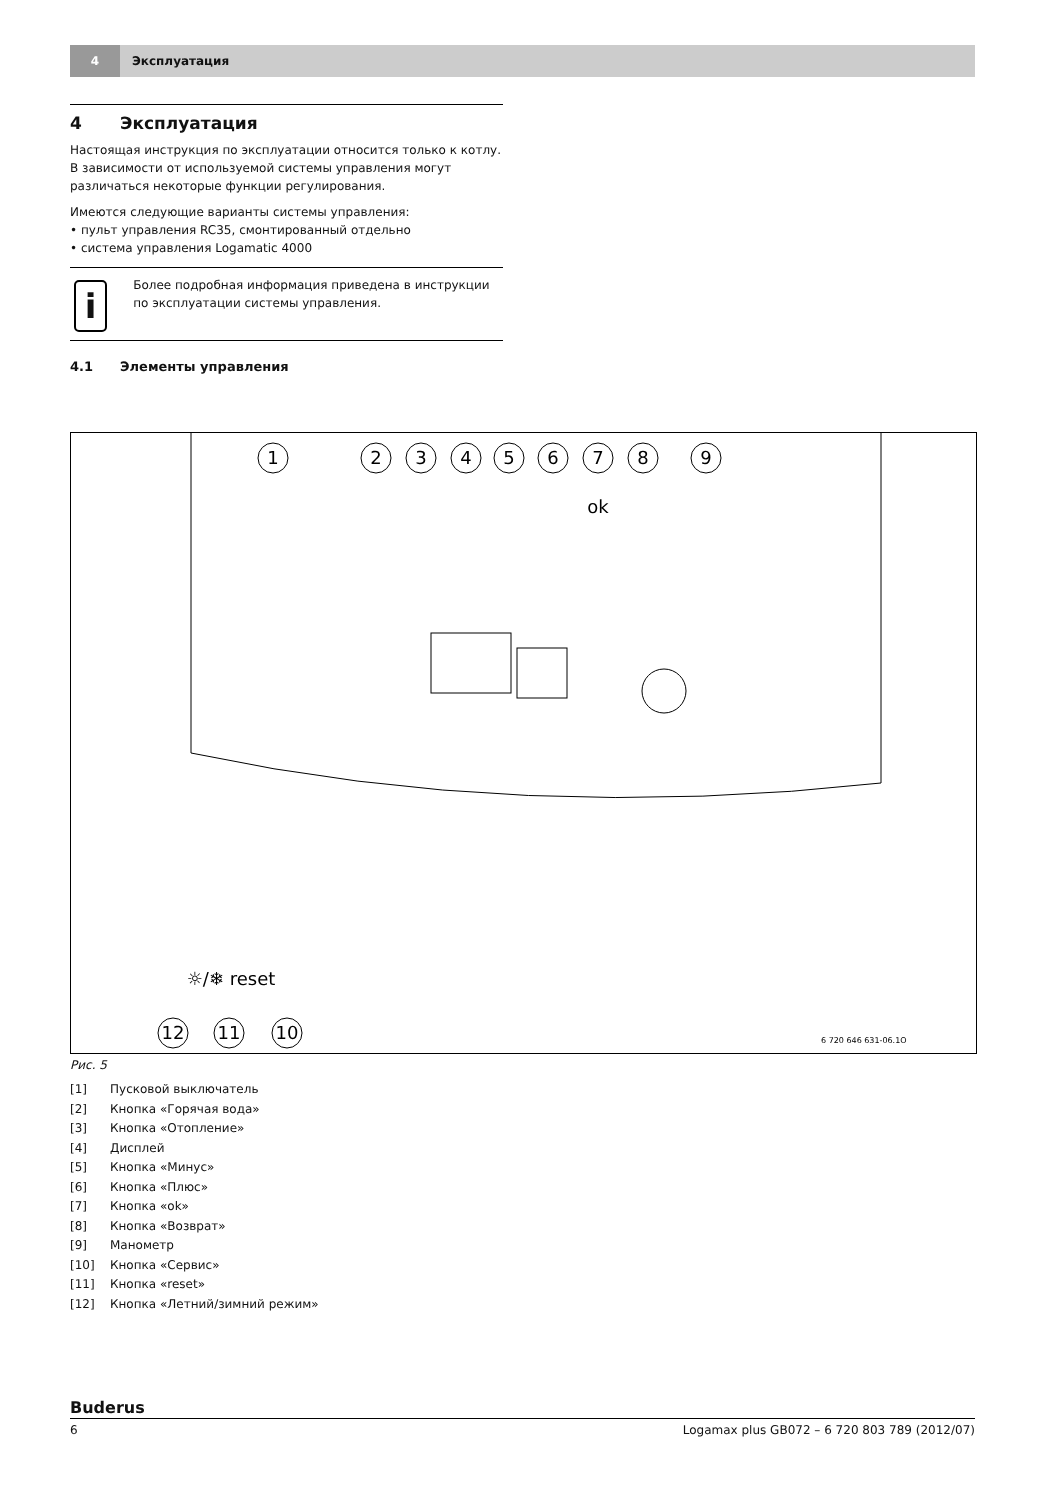4 Эксплуатация
4 Эксплуатация
Настоящая инструкция по эксплуатации относится только к котлу.
В зависимости от используемой системы управления могут различаться некоторые функции регулирования.
Имеются следующие варианты системы управления:
• пульт управления RC35, смонтированный отдельно
• система управления Logamatic 4000
i
Более подробная информация приведена в инструкции по эксплуатации системы управления.
4.1 Элементы управления
1
2
3
4
5
6
7
8
9
12
11
10
ok
☼/❄ reset
6 720 646 631-06.1O
Рис. 5
[1] Пусковой выключатель
[2] Кнопка «Горячая вода»
[3] Кнопка «Отопление»
[4] Дисплей
[5] Кнопка «Минус»
[6] Кнопка «Плюс»
[7] Кнопка «ok»
[8] Кнопка «Возврат»
[9] Манометр
[10] Кнопка «Сервис»
[11] Кнопка «reset»
[12] Кнопка «Летний/зимний режим»
Buderus
6 Logamax plus GB072 – 6 720 803 789 (2012/07)